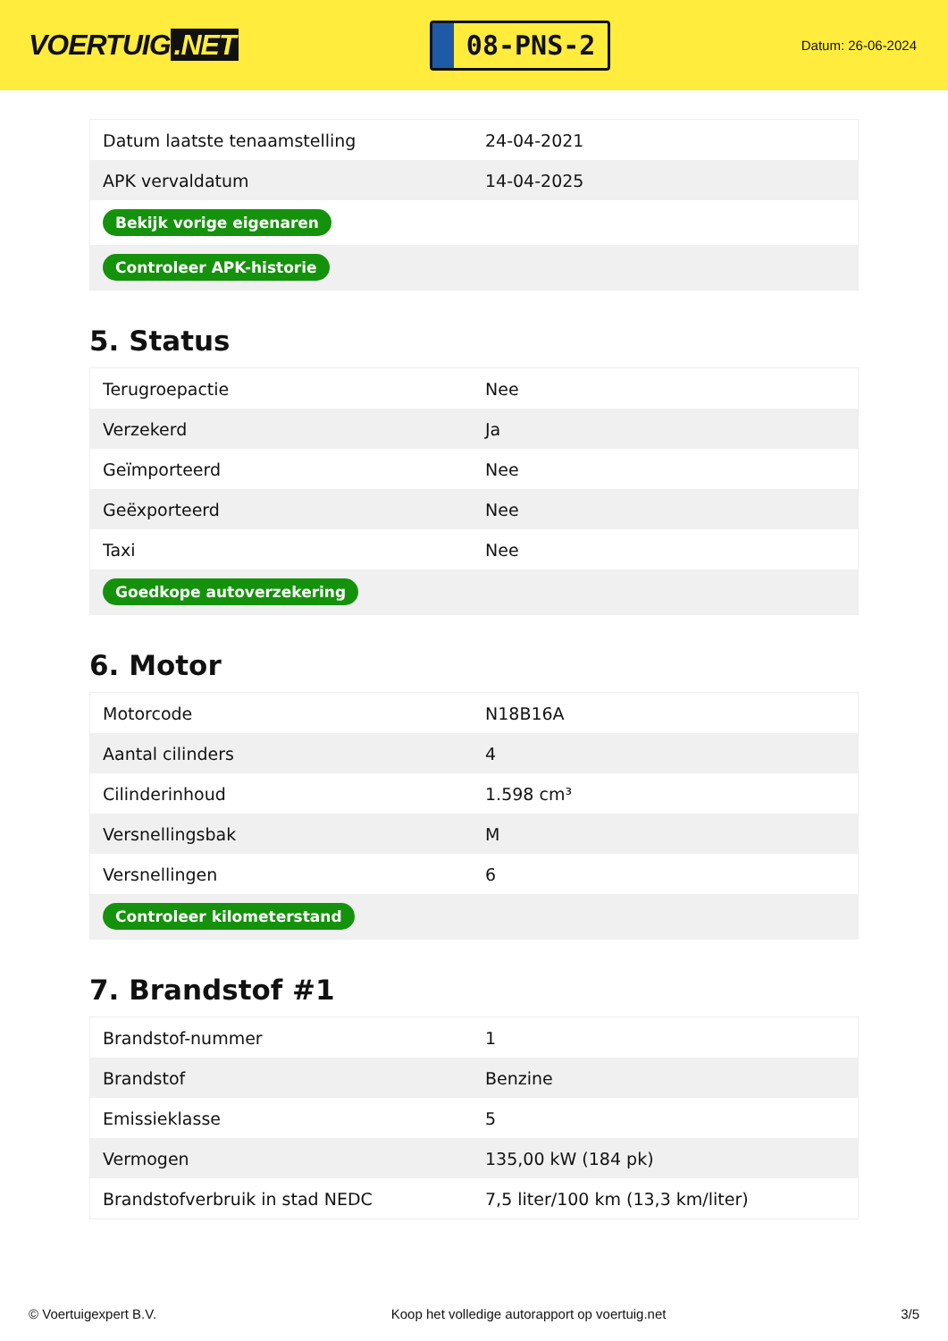VOERTUIG.NET
08-PNS-2
Datum: 26-06-2024
| Datum laatste tenaamstelling | 24-04-2021 |
| APK vervaldatum | 14-04-2025 |
| Bekijk vorige eigenaren | |
| Controleer APK-historie | |
5. Status
| Terugroepactie | Nee |
| Verzekerd | Ja |
| Geïmporteerd | Nee |
| Geëxporteerd | Nee |
| Taxi | Nee |
| Goedkope autoverzekering | |
6. Motor
| Motorcode | N18B16A |
| Aantal cilinders | 4 |
| Cilinderinhoud | 1.598 cm³ |
| Versnellingsbak | M |
| Versnellingen | 6 |
| Controleer kilometerstand | |
7. Brandstof #1
| Brandstof-nummer | 1 |
| Brandstof | Benzine |
| Emissieklasse | 5 |
| Vermogen | 135,00 kW (184 pk) |
| Brandstofverbruik in stad NEDC | 7,5 liter/100 km (13,3 km/liter) |
© Voertuigexpert B.V. Koop het volledige autorapport op voertuig.net 3/5